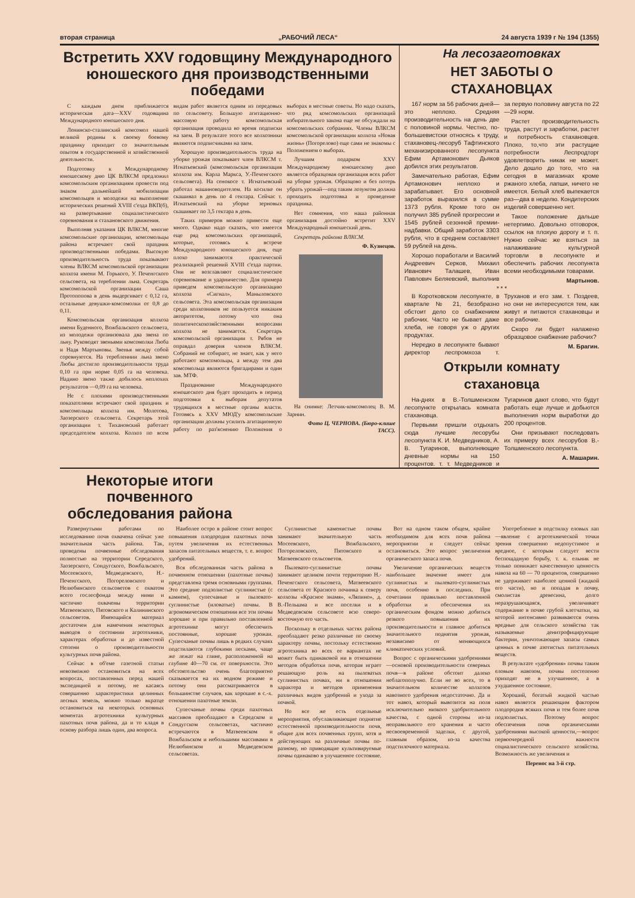вторая страница „РАБОЧИЙ ЛЕСА“24 августа 1939 г № 194 (1355)
Встретить XXV годовщину Международного юношеского дня производственными победами
С каждым днем приближается историческая дата—XXV годовщина Международного юношеского дня.
Ленинско-сталинский комсомол нашей великой родины к своему боевому празднику приходит со значительным опытом в государственной и хозяйственной деятельности.
Подготовку к Международному юношескому дню ЦК ВЛКСМ предложил комсомольским организациям провести под знаком дальнейшей мобилизации комсомольцев и молодежи на выполнение исторических решений XVIII с'езда ВКП(б), на развертывание социалистического соревнования и стахановского движения.
Выполняя указания ЦК ВЛКСМ, многие комсомольские организации, комсомольцы района встречают свой праздник производственными победами. Высокую производительность труда показывают члены ВЛКСМ комсомольской организации колхоза имени М. Горького, У. Печенгского сельсовета, на тереблении льна. Секретарь комсомольской организации Саша Протопопова в день выдергивает с 0,12 га, остальные девушки-комсомолки от 0,8 до 0,11.
Комсомольская организация колхоза имени Буденного, Вожбальского сельсовета, из молодежи организовала два звена по льну. Руководят звеньями комсомолки Люба и Надя Мартыновы. Звенья между собой соревнуются. На теребленнии льна звено Любы достигло производительности труда 0,10 га при норме 0,05 га на человека. Надино звено также добилось неплохих результатов —0,09 га на человека.
Не с плохими производственными показателями встречают свой праздник и комсомольцы колхоза им. Молотова, Заозерского сельсовета. Секретарь этой организации т. Тихановский работает председателем колхоза. Колхоз по всем видам работ является одним из передовых по сельсовету. Большую агитационно-массовую работу комсомольская организация проводила во время подписки на заем. В результате этого все колхозники являются подписчиками на заем.
Хорошую производительность труда на уборке урожая показывает член ВЛКСМ т. Игнатьевский (комсомольская организация колхоза им. Карла Маркса, У.-Печенгского сельсовета). На сенокосе т. Игнатьевский работал машиноводителем. На косилке он скашивал в день по 4 гектара. Сейчас т. Игнатьевский на уборке зерновых скашивает по 3,5 гектара в день.
Таких примеров можно привести еще много. Однако надо сказать, что имеется еще ряд комсомольских организаций, которые, готовясь к встрече Международного юношеского дня, еще плохо занимаются практической реализацией решений XVIII с'езда партии. Они не возглавляют социалистическое соревнование и ударничество. Для примера приведем комсомольскую организацию колхоза «Сигнал», Маныловского сельсовета. Эта комсомольская организация среди колхозников не пользуется никаким авторитетом, потому что она политическохозяйственными вопросами колхоза не занимается. Секретарь комсомольской организации т. Рябов не оправдал доверия членов ВЛКСМ. Собраний не собирает, не знает, как у него работают комсомольцы, а между тем два комсомольца являются бригадирами и один зав. МТФ.
Празднование Международного юношеского дня будет проходить в период подготовки к выборам депутатов трудящихся в местные органы власти. Готовясь к XXV МЮД'у комсомольские организации должны усилить агитационную работу по раз'яснению Положения о выборах в местные советы. Но надо сказать, что ряд комсомольских организаций избирательного закона еще не обсуждали на комсомольских собраниях. Члены ВЛКСМ комсомольской организации колхоза «Новая жизнь» (Погорелово) еще сами не знакомы с Положением о выборах.
Лучшим подарком XXV Международному юношескому дню является образцовая организация всех работ на уборке урожая. Образцово и без потерь убрать урожай—под таким лозунгом должна проходить подготовка и проведение праздника.
Нет сомнения, что наша районная организация достойно встретит XXV Международный юношеский день.
Секретарь райкома ВЛКСМ.
Ф. Кузнецов.
На снимке: Летчик-комсомолец В. М. Зарнин.
Фото Ц. ЧЕРНОВА. (Бюро-клише ТАСС).
На лесозаготовках
НЕТ ЗАБОТЫ О СТАХАНОВЦАХ
167 норм за 56 рабочих дней—это неплохо. Средняя производительность на день две с половиной нормы. Честно, по-большевистски относясь к труду, стахановец-лесоруб Тафтинского механизированного лесопункта Ефим Артамонович Дьяков добился этих результатов.
Замечательно работая, Ефим Артамонович неплохо и зарабатывает. Его основной заработок выразился в сумме 1373 рубля. Кроме того он получил 385 рублей прогрессии и 1545 рублей сезонной премии-надбавки. Общий заработок 3303 рубля, что в среднем составляет 59 рублей на день.
Хорошо поработали и Василий Андреевич Серков, Михаил Иванович Талашев, Иван Павлович Беляевский, выполнив за первую половину августа по 22—29 норм.
Растет производительность труда, растут и заработки, растет и потребность стахановцев. Плохо, то,что эти растущие потребности Леспродторг удовлетворить никак не может. Дело дошло до того, что на сегодня в магазинах кроме ржаного хлеба, лапши, ничего не имеется. Белый хлеб выпекается раз—два в неделю. Кондитерских изделий совершенно нет.
Такое положение дальше нетерпимо. Довольно отговорок, ссылок на плохую дорогу и т. п. Нужно сейчас же взяться за налаживание культурной торговли в лесопункте и обеспечить рабочих лесопункта всеми необходимыми товарами.
Мартынов.
* * *
В Коротковском лесопункте, в квартале № 21, безобразно обстоит дело со снабжением рабочих. Часто не бывает даже хлеба, не говоря уж о других продуктах.
Нередко в лесопункте бывают директор леспромхоза т. Труханов и его зам. т. Поздеев, но они не интересуются тем, как живут и питаются стахановцы и все рабочие.
Скоро ли будет налажено образцовое снабжение рабочих?
М. Брагин.
Открыли комнату стахановца
На-днях в В.-Толшменском лесопункте открылась комната стахановца.
Первыми пришли отдыхать сюда лучшие лесорубы лесопункта К. И. Медведников, А. В. Тугаринов, выполняющие дневные нормы на 150 процентов. т. т. Медведников и Тугаринов дают слово, что будут работать еще лучше и добьются выполнения норм выработки до 200 процентов.
Они призывают последовать их примеру всех лесорубов В.-Толшменского лесопункта.
А. Машарин.
Некоторые итоги почвенного обследования района
Развернутыми работами по исследованию почв охвачена сейчас уже значительная часть района. Так, проведены почвенные обследования полностью на территории Середского, Заозерского, Сондугского, Вожбальского, Мосеевского, Медведевского, Н.-Печенгского, Погореловского и Нелюбинского сельсоветов с охватом всего гослесфонда между ними и частично охвачены территории Матвеевского, Пятовского и Калининского сельсоветов. Имеющийся материал достаточен для намечения некоторых выводов о состоянии агротехники, характерах обработки и до известной степени о производительности культурных почв района.
Сейчас в об'еме газетной статьи невозможно остановиться на всех вопросах, поставленных перед нашей экспедицией и потому, не касаясь совершенно характеристики целинных лесных земель, можно только вкратце остановиться на некоторых основных моментах агротехники культурных пахотных почв района, да и то кладя в основу разбора лишь один, два вопроса.
Наиболее остро в районе стоит вопрос повышения плодородия пахотных почв путем увеличения их естественных запасов питательных веществ, т. е. вопрос удобрений.
Вся обследованная часть района в почвенном отношении (пахотные почвы) представлена тремя основными группами. Это средние подзолистые суглинистые (с камнем), супесчаные и пылевато-суглинистые (иловатые) почвы. В агрономическом отношении все эти почвы хорошие и при правильно поставленной агротехнике могут обеспечить постоянные, хорошие урожаи. Супесчаные почвы лишь в редких случаях подстилаются глубокими песками, чаще же лежат на глине, расположенной на глубине 40—70 см. от поверхности. Это обстоятельство очень благоприятно сказывается на их водном режиме и потому они рассматриваются в большинстве случаев, как хорошие в с.-х. отношении пахотные земли.
Супесчаные почвы среди пахотных массивов преобладают в Середском и Сондугском сельсоветах, частично встречаются в Матвеевском и Вожбальском и небольшими массивами в Нелюбинском и Медведевском сельсоветах.
Суглинистые каменистые почвы занимают значительную часть Мосеевского, Вожбальского, Погореловского, Пятовского и Матвеевского сельсоветов.
Пылевато-суглинистые почвы занимают целиком почти территорию Н.-Печенгского сельсовета, Матвеевского сельсовета от Красного починка к северу колхозы «Красное знамя», «Ляпино», д. В.-Пельшма и все поселки и в Медведевском сельсовете всю северо-восточную его часть.
Поскольку в отдельных частях района преобладают резко различные по своему характеру почвы, постольку естественно агротехника во всех ее вариантах не может быть одинаковой ни в отношении методов обработки почв, которая играет решающую роль на пылеватых суглинистых почвах, ни в отношении характера и методов применения различных видов удобрений и ухода за почвой.
Но все же есть отдельные мероприятия, обуславливающие поднятие естественной производительности почв, общие для всех почвенных групп, хотя и действующих на различные почвы по-разному, но приводящие культивируемые почвы одинаково в улучшенное состояние.
Вот на одном таком общем, крайне необходимом для всех почв района мероприятии и следует сейчас остановиться. Это вопрос увеличения органического запаса почв.
Увеличение органических веществ наибольшее значение имеет для суглинистых и пылевато-суглинистых почв, особенно в последних. При сочетании правильно поставленной обработки и обеспечения их органическим фондом можно добиться резкого повышения их производительности и главное добиться значительного поднятия урожая, независимо от меняющихся климатических условий.
Вопрос с органическими удобрениями—основой производительности северных почв—в районе обстоит далеко неблагополучно. Если не во всех, то в значительном количестве колхозов навозного удобрения недостаточно. Да и тот навоз, который вывозится на поля исключительно низкого удобрительного качества, с одной стороны из-за неправильного его хранения и часто несвоевременной заделки, с другой, главным образом, из-за качества подстилочного материала.
Употребление в подстилку еловых лап—явление с агротехнической точки зрения совершенно недопустимое и вредное, с которым следует вести беспощадную борьбу, т. к. ельник не только понижает качественную ценность навоза на 60 — 70 процентов, совершенно не удерживает наиболее ценной (жидкой его части), но и попадая в почву, смолистая древесина, долго неразрушающаяся, увеличивает содержание в почве грубой клетчатки, на которой интенсивно развиваются очень вредные для сельского хозяйства так называемые денитрофицирующие бактерии, уничтожающие запасы самых ценных в почве азотистых питательных веществ.
В результате «удобрения» почвы таким еловым навозом, почвы постепенно приходят не в улучшенное, а в ухудшенное состояние.
Хороший, богатый жидкой частью навоз является решающим фактором плодородия всяких почв и тем более почв подзолистых. Поэтому вопрос обеспечения почв органическими удобрениями высокой ценности,—вопрос первоочередной важности социалистического сельского хозяйства. Возможность же увеличения и
Перенос на 3-й стр.